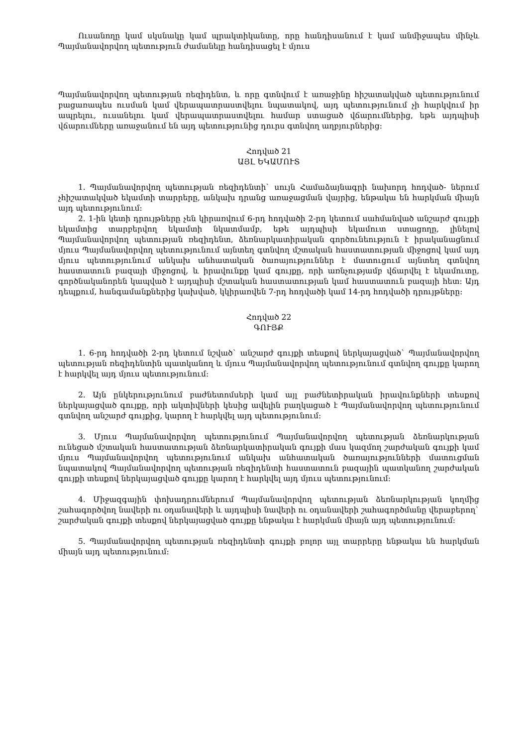Ուսանողը կամ սկսնակը կամ պրակտիկանտը, որը հանդիսանում է կամ անմիջապես մինչև Պայմանավորվող պետություն ժամանելը հանդիսացել է մյուս
Պայմանավորվող պետության ռեզիդենտ, և որը գտնվում է առաջինը հիշատակված պետությունում բացառապես ուսման կամ վերապատրաստվելու նպատակով, այդ պետությունում չի հարկվում իր ապրելու, ուսանելու կամ վերապատրաստվելու համար ստացած վճարումներից, եթե այդպիսի վճարումները առաջանում են այդ պետությունից դուրս գտնվող աղբյուրներից:
Հոդված 21
ԱՅԼ ԵԿԱՄՈՒՏ
1. Պայմանավորվող պետության ռեզիդենտի` սույն Համաձայնագրի նախորդ հոդված- ներում չհիշատակված եկամտի տարրերը, անկախ դրանց առաջացման վայրից, ենթակա են հարկման միայն այդ պետությունում:
2. 1-ին կետի դրույթները չեն կիրառվում 6-րդ հոդվածի 2-րդ կետում սահմանված անշարժ գույքի եկամտից տարբերվող եկամտի նկատմամբ, եթե այդպիսի եկամուտ ստացողը, լինելով Պայմանավորվող պետության ռեզիդենտ, ձեռնարկատիրական գործունեություն է իրականացնում մյուս Պայմանավորվող պետությունում այնտեղ գտնվող մշտական հաստատության միջոցով կամ այդ մյուս պետությունում անկախ անհատական ծառայություններ է մատուցում այնտեղ գտնվող հաստատուն բազայի միջոցով, և իրավունքը կամ գույքը, որի առնչությամբ վճարվել է եկամուտը, գործնականորեն կապված է այդպիսի մշտական հաստատության կամ հաստատուն բազայի հետ: Այդ դեպքում, հանգամանքներից կախված, կկիրառվեն 7-րդ հոդվածի կամ 14-րդ հոդվածի դրույթները:
Հոդված 22
ԳՈՒՅՔ
1. 6-րդ հոդվածի 2-րդ կետում նշված` անշարժ գույքի տեսքով ներկայացված` Պայմանավորվող պետության ռեզիդենտին պատկանող և մյուս Պայմանավորվող պետությունում գտնվող գույքը կարող է հարկվել այդ մյուս պետությունում:
2. Այն ընկերությունում բաժնետոմսերի կամ այլ բաժնետիրական իրավունքների տեսքով ներկայացված գույքը, որի ակտիվների կեսից ավելին բաղկացած է Պայմանավորվող պետությունում գտնվող անշարժ գույքից, կարող է հարկվել այդ պետությունում:
3. Մյուս Պայմանավորվող պետությունում Պայմանավորվող պետության ձեռնարկության ունեցած մշտական հաստատության ձեռնարկատիրական գույքի մաս կազմող շարժական գույքի կամ մյուս Պայմանավորվող պետությունում անկախ անհատական ծառայությունների մատուցման նպատակով Պայմանավորվող պետության ռեզիդենտի հաստատուն բազային պատկանող շարժական գույքի տեսքով ներկայացված գույքը կարող է հարկվել այդ մյուս պետությունում:
4. Միջազգային փոխադրումներում Պայմանավորվող պետության ձեռնարկության կողմից շահագործվող նավերի ու օդանավերի և այդպիսի նավերի ու օդանավերի շահագործմանը վերաբերող` շարժական գույքի տեսքով ներկայացված գույքը ենթակա է հարկման միայն այդ պետությունում:
5. Պայմանավորվող պետության ռեզիդենտի գույքի բոլոր այլ տարրերը ենթակա են հարկման միայն այդ պետությունում: